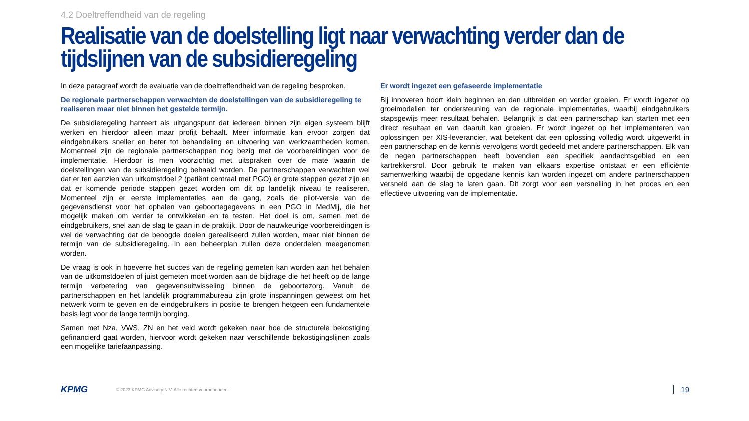4.2 Doeltreffendheid van de regeling
Realisatie van de doelstelling ligt naar verwachting verder dan de tijdslijnen van de subsidieregeling
In deze paragraaf wordt de evaluatie van de doeltreffendheid van de regeling besproken.
De regionale partnerschappen verwachten de doelstellingen van de subsidieregeling te realiseren maar niet binnen het gestelde termijn.
De subsidieregeling hanteert als uitgangspunt dat iedereen binnen zijn eigen systeem blijft werken en hierdoor alleen maar profijt behaalt. Meer informatie kan ervoor zorgen dat eindgebruikers sneller en beter tot behandeling en uitvoering van werkzaamheden komen. Momenteel zijn de regionale partnerschappen nog bezig met de voorbereidingen voor de implementatie. Hierdoor is men voorzichtig met uitspraken over de mate waarin de doelstellingen van de subsidieregeling behaald worden. De partnerschappen verwachten wel dat er ten aanzien van uitkomstdoel 2 (patiënt centraal met PGO) er grote stappen gezet zijn en dat er komende periode stappen gezet worden om dit op landelijk niveau te realiseren. Momenteel zijn er eerste implementaties aan de gang, zoals de pilot-versie van de gegevensdienst voor het ophalen van geboortegegevens in een PGO in MedMij, die het mogelijk maken om verder te ontwikkelen en te testen. Het doel is om, samen met de eindgebruikers, snel aan de slag te gaan in de praktijk. Door de nauwkeurige voorbereidingen is wel de verwachting dat de beoogde doelen gerealiseerd zullen worden, maar niet binnen de termijn van de subsidieregeling. In een beheerplan zullen deze onderdelen meegenomen worden.
De vraag is ook in hoeverre het succes van de regeling gemeten kan worden aan het behalen van de uitkomstdoelen of juist gemeten moet worden aan de bijdrage die het heeft op de lange termijn verbetering van gegevensuitwisseling binnen de geboortezorg. Vanuit de partnerschappen en het landelijk programmabureau zijn grote inspanningen geweest om het netwerk vorm te geven en de eindgebruikers in positie te brengen hetgeen een fundamentele basis legt voor de lange termijn borging.
Samen met Nza, VWS, ZN en het veld wordt gekeken naar hoe de structurele bekostiging gefinancierd gaat worden, hiervoor wordt gekeken naar verschillende bekostigingslijnen zoals een mogelijke tariefaanpassing.
Er wordt ingezet een gefaseerde implementatie
Bij innoveren hoort klein beginnen en dan uitbreiden en verder groeien. Er wordt ingezet op groeimodellen ter ondersteuning van de regionale implementaties, waarbij eindgebruikers stapsgewijs meer resultaat behalen. Belangrijk is dat een partnerschap kan starten met een direct resultaat en van daaruit kan groeien. Er wordt ingezet op het implementeren van oplossingen per XIS-leverancier, wat betekent dat een oplossing volledig wordt uitgewerkt in een partnerschap en de kennis vervolgens wordt gedeeld met andere partnerschappen. Elk van de negen partnerschappen heeft bovendien een specifiek aandachtsgebied en een kartrekkersrol. Door gebruik te maken van elkaars expertise ontstaat er een efficiënte samenwerking waarbij de opgedane kennis kan worden ingezet om andere partnerschappen versneld aan de slag te laten gaan. Dit zorgt voor een versnelling in het proces en een effectieve uitvoering van de implementatie.
KPMG © 2023 KPMG Advisory N.V. Alle rechten voorbehouden. 19